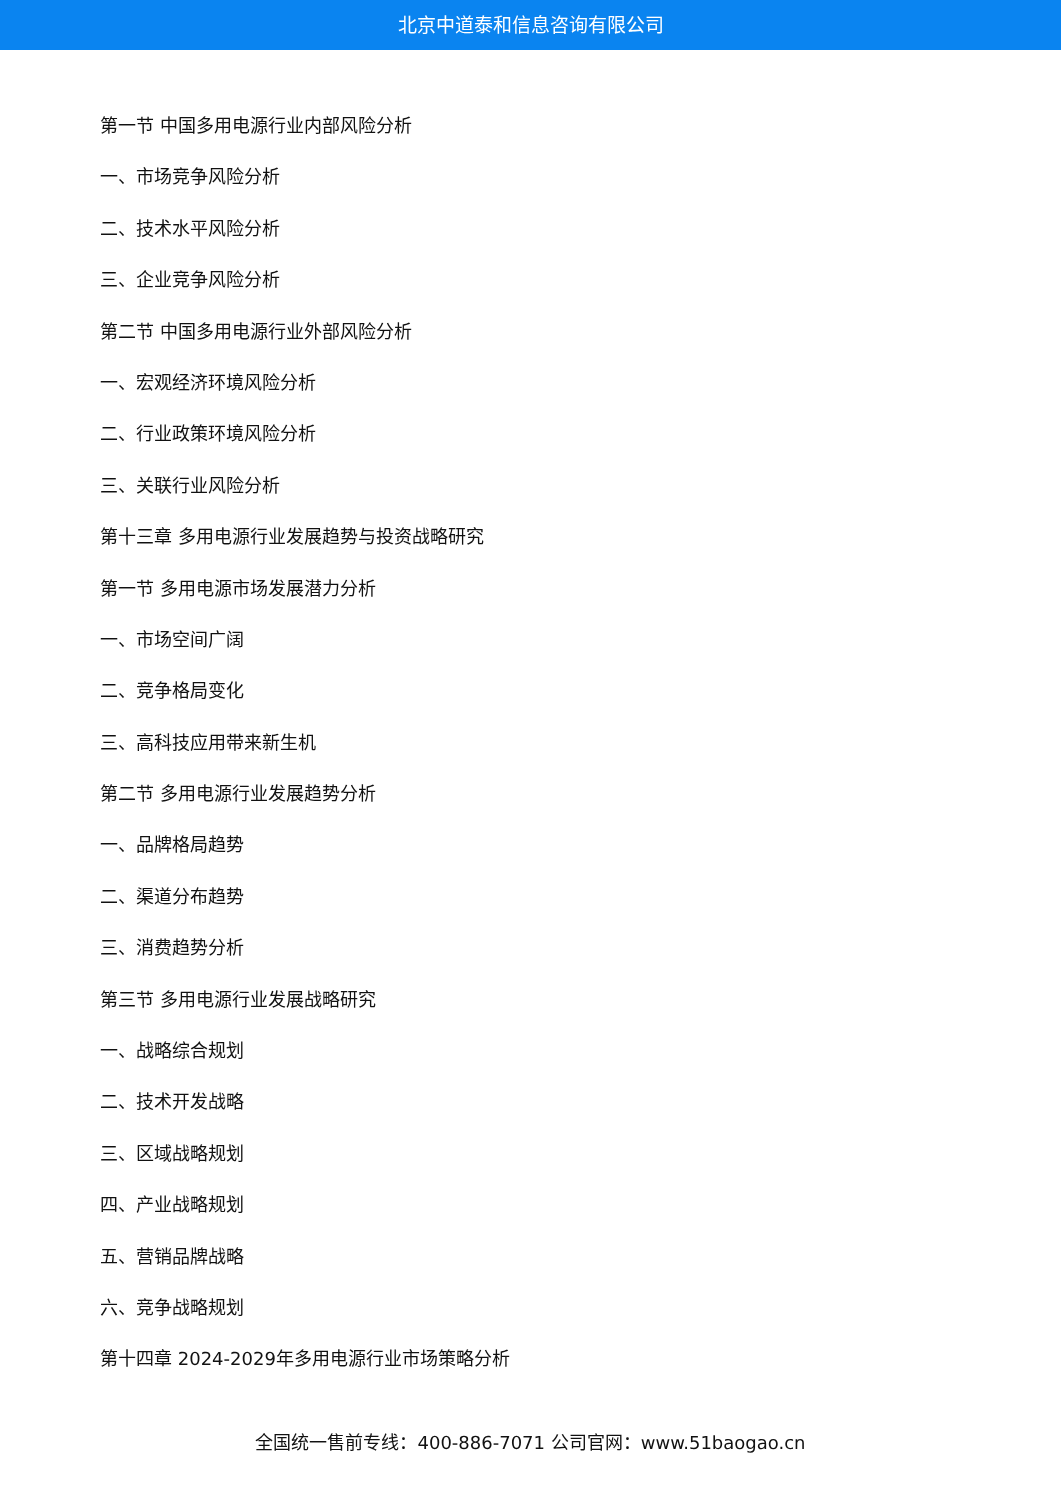北京中道泰和信息咨询有限公司
第一节 中国多用电源行业内部风险分析
一、市场竞争风险分析
二、技术水平风险分析
三、企业竞争风险分析
第二节 中国多用电源行业外部风险分析
一、宏观经济环境风险分析
二、行业政策环境风险分析
三、关联行业风险分析
第十三章 多用电源行业发展趋势与投资战略研究
第一节 多用电源市场发展潜力分析
一、市场空间广阔
二、竞争格局变化
三、高科技应用带来新生机
第二节 多用电源行业发展趋势分析
一、品牌格局趋势
二、渠道分布趋势
三、消费趋势分析
第三节 多用电源行业发展战略研究
一、战略综合规划
二、技术开发战略
三、区域战略规划
四、产业战略规划
五、营销品牌战略
六、竞争战略规划
第十四章 2024-2029年多用电源行业市场策略分析
全国统一售前专线：400-886-7071 公司官网：www.51baogao.cn